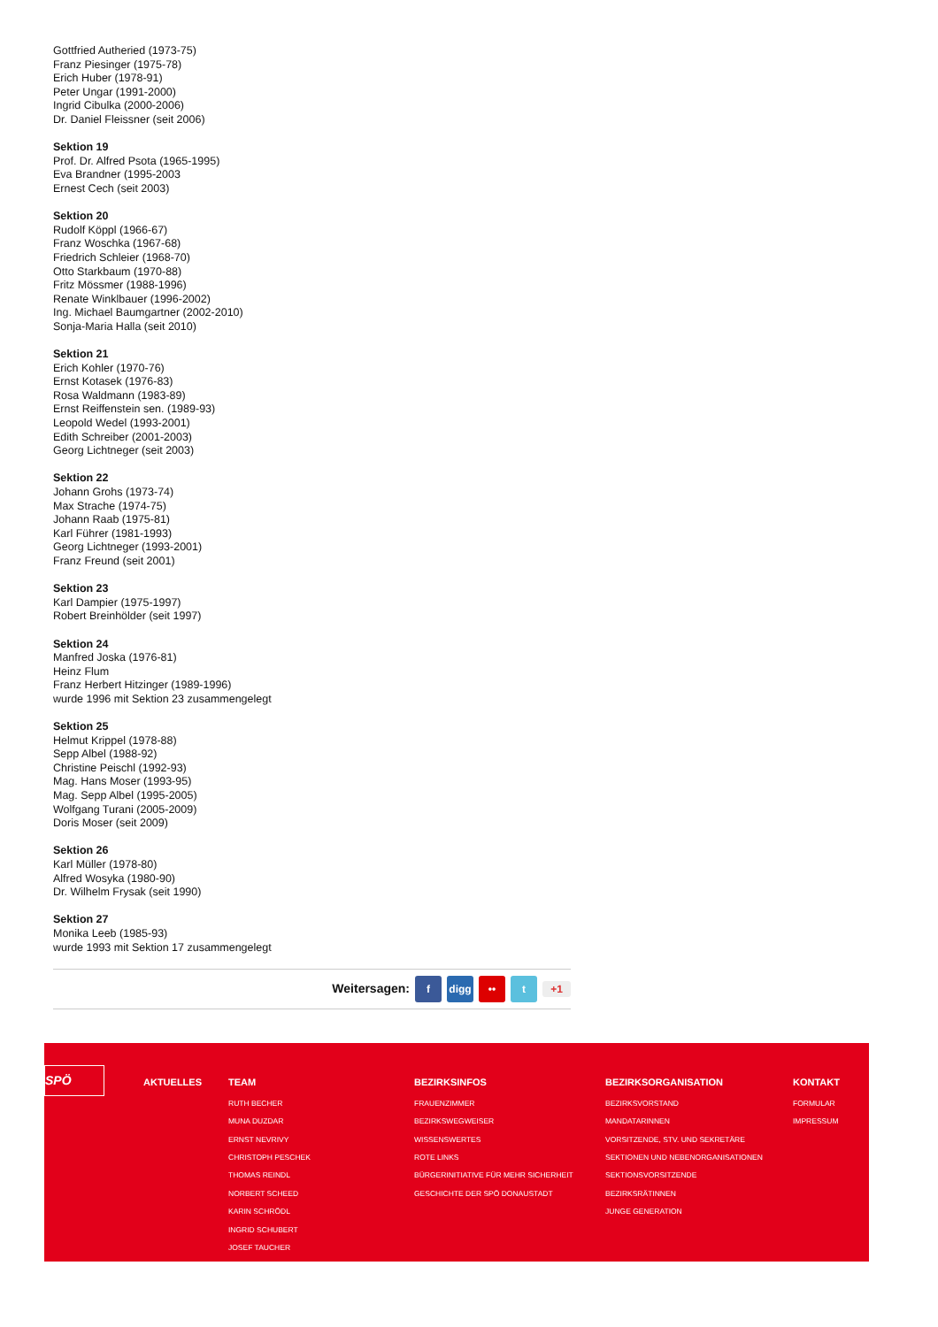Gottfried Autheried (1973-75)
Franz Piesinger (1975-78)
Erich Huber (1978-91)
Peter Ungar (1991-2000)
Ingrid Cibulka (2000-2006)
Dr. Daniel Fleissner (seit 2006)
Sektion 19
Prof. Dr. Alfred Psota (1965-1995)
Eva Brandner (1995-2003
Ernest Cech (seit 2003)
Sektion 20
Rudolf Köppl (1966-67)
Franz Woschka (1967-68)
Friedrich Schleier (1968-70)
Otto Starkbaum (1970-88)
Fritz Mössmer (1988-1996)
Renate Winklbauer (1996-2002)
Ing. Michael Baumgartner (2002-2010)
Sonja-Maria Halla (seit 2010)
Sektion 21
Erich Kohler (1970-76)
Ernst Kotasek (1976-83)
Rosa Waldmann (1983-89)
Ernst Reiffenstein sen. (1989-93)
Leopold Wedel (1993-2001)
Edith Schreiber (2001-2003)
Georg Lichtneger (seit 2003)
Sektion 22
Johann Grohs (1973-74)
Max Strache (1974-75)
Johann Raab (1975-81)
Karl Führer (1981-1993)
Georg Lichtneger (1993-2001)
Franz Freund (seit 2001)
Sektion 23
Karl Dampier (1975-1997)
Robert Breinhölder (seit 1997)
Sektion 24
Manfred Joska (1976-81)
Heinz Flum
Franz Herbert Hitzinger (1989-1996)
wurde 1996 mit Sektion 23 zusammengelegt
Sektion 25
Helmut Krippel (1978-88)
Sepp Albel (1988-92)
Christine Peischl (1992-93)
Mag. Hans Moser (1993-95)
Mag. Sepp Albel (1995-2005)
Wolfgang Turani (2005-2009)
Doris Moser (seit 2009)
Sektion 26
Karl Müller (1978-80)
Alfred Wosyka (1980-90)
Dr. Wilhelm Frysak (seit 1990)
Sektion 27
Monika Leeb (1985-93)
wurde 1993 mit Sektion 17 zusammengelegt
Weitersagen: f digg •• t +1
SPÖ
AKTUELLES TEAM
RUTH BECHER
MUNA DUZDAR
ERNST NEVRIVY
CHRISTOPH PESCHEK
THOMAS REINDL
NORBERT SCHEED
KARIN SCHRÖDL
INGRID SCHUBERT
JOSEF TAUCHER
BEZIRKSINFOS
FRAUENZIMMER
BEZIRKSWEGWEISER
WISSENSWERTES
ROTE LINKS
BÜRGERINITIATIVE FÜR MEHR SICHERHEIT
GESCHICHTE DER SPÖ DONAUSTADT
BEZIRKSORGANISATION
BEZIRKSVORSTAND
MANDATARINNEN
VORSITZENDE, STV. UND SEKRETÄRE
SEKTIONEN UND NEBENORGANISATIONEN
SEKTIONSVORSITZENDE
BEZIRKSRÄTINNEN
JUNGE GENERATION
KONTAKT
FORMULAR
IMPRESSUM